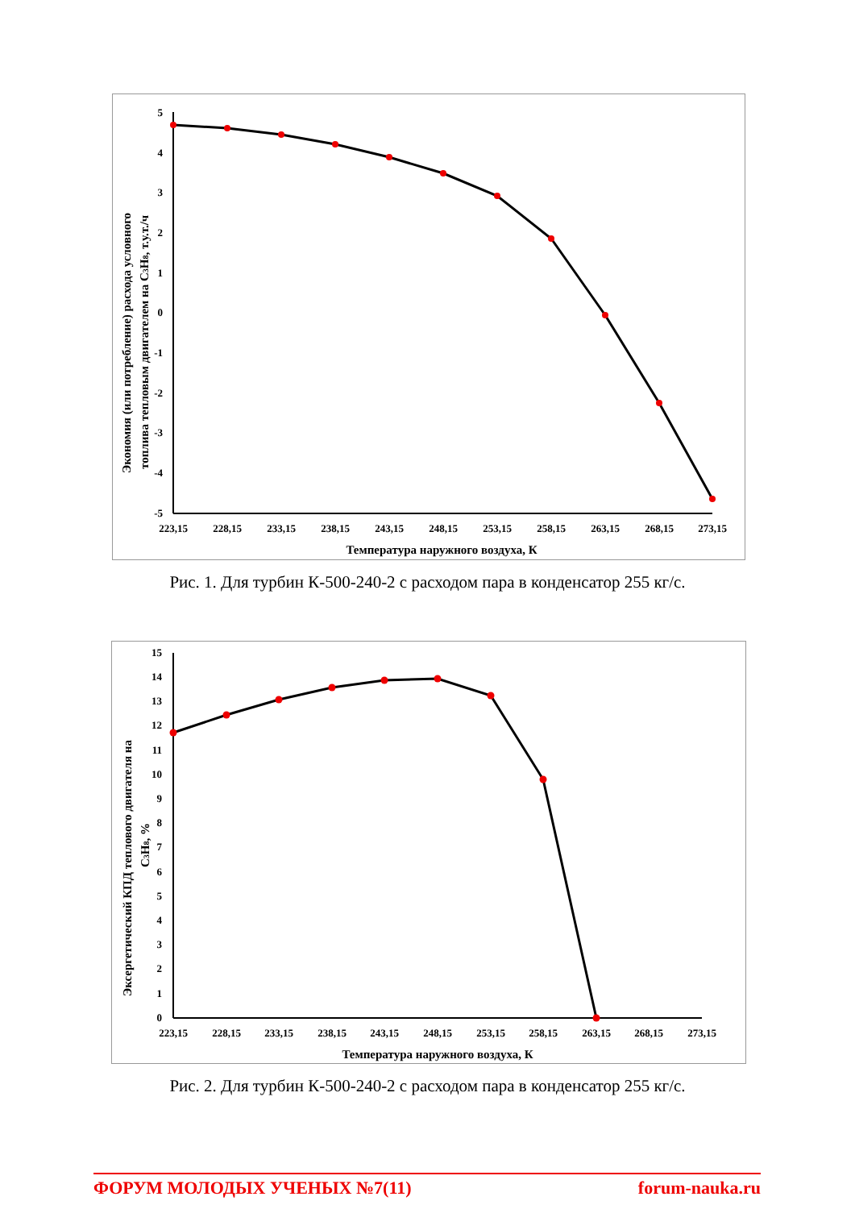Экономия (или потребление) расхода условного
топлива тепловым двигателем на C3H8, т.у.т./ч
5
4
3
2
1
0
-1
-2
-3
-4
-5
223,15
228,15
233,15
238,15
243,15
248,15
253,15
258,15
263,15
268,15
273,15
Температура наружного воздуха, К
Рис. 1. Для турбин К-500-240-2 с расходом пара в конденсатор 255 кг/с.
Эксергетический КПД теплового двигателя на
C3H8, %
15
14
13
12
11
10
9
8
7
6
5
4
3
2
1
0
223,15
228,15
233,15
238,15
243,15
248,15
253,15
258,15
263,15
268,15
273,15
Температура наружного воздуха, К
Рис. 2. Для турбин К-500-240-2 с расходом пара в конденсатор 255 кг/с.
ФОРУМ МОЛОДЫХ УЧЕНЫХ №7(11) forum-nauka.ru